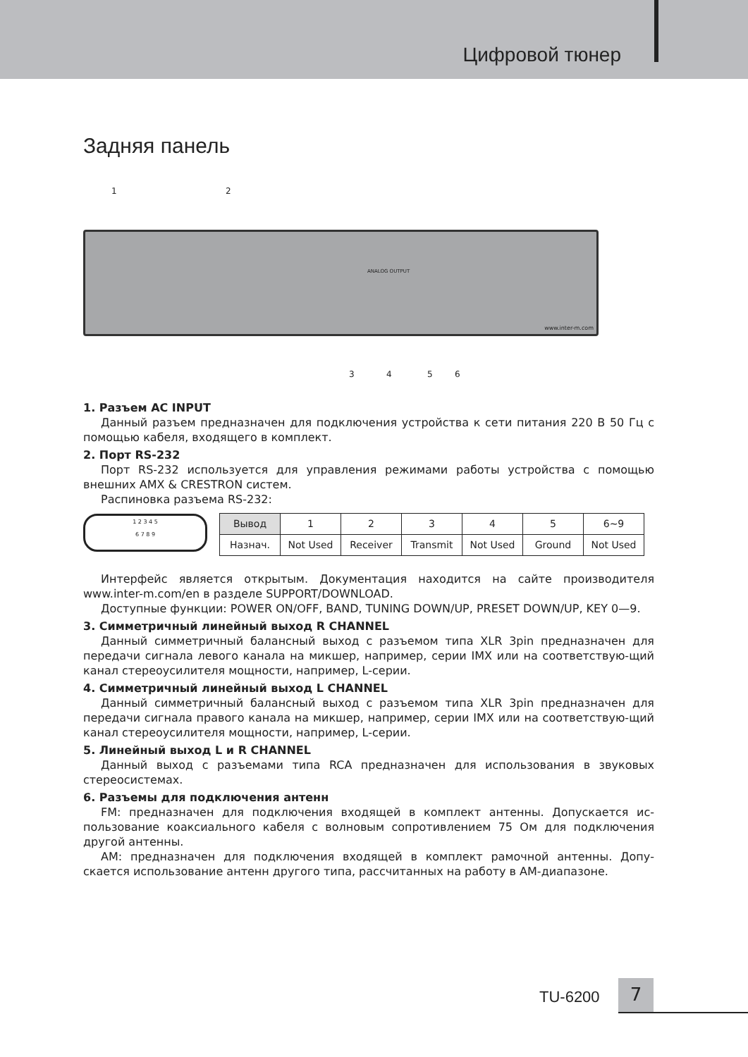Цифровой тюнер
Задняя панель
1 2
www.inter-m.com
ANALOG OUTPUT
3 4 5 6
1. Разъем AC INPUT
Данный разъем предназначен для подключения устройства к сети питания 220 В 50 Гц с помощью кабеля, входящего в комплект.
2. Порт RS-232
Порт RS-232 используется для управления режимами работы устройства с помощью внешних AMX & CRESTRON систем.
Распиновка разъема RS-232:
1 2 3 4 5
6 7 8 9
| Вывод | 1 | 2 | 3 | 4 | 5 | 6~9 |
| --- | --- | --- | --- | --- | --- | --- |
| Назнач. | Not Used | Receiver | Transmit | Not Used | Ground | Not Used |
Интерфейс является открытым. Документация находится на сайте производителя www.inter-m.com/en в разделе SUPPORT/DOWNLOAD.
Доступные функции: POWER ON/OFF, BAND, TUNING DOWN/UP, PRESET DOWN/UP, KEY 0—9.
3. Симметричный линейный выход R CHANNEL
Данный симметричный балансный выход с разъемом типа XLR 3pin предназначен для передачи сигнала левого канала на микшер, например, серии IMX или на соответствую-щий канал стереоусилителя мощности, например, L-серии.
4. Симметричный линейный выход L CHANNEL
Данный симметричный балансный выход с разъемом типа XLR 3pin предназначен для передачи сигнала правого канала на микшер, например, серии IMX или на соответствую-щий канал стереоусилителя мощности, например, L-серии.
5. Линейный выход L и R CHANNEL
Данный выход с разъемами типа RCA предназначен для использования в звуковых стереосистемах.
6. Разъемы для подключения антенн
FM: предназначен для подключения входящей в комплект антенны. Допускается ис-пользование коаксиального кабеля с волновым сопротивлением 75 Ом для подключения другой антенны.
AM: предназначен для подключения входящей в комплект рамочной антенны. Допу-скается использование антенн другого типа, рассчитанных на работу в AM-диапазоне.
TU-6200 7